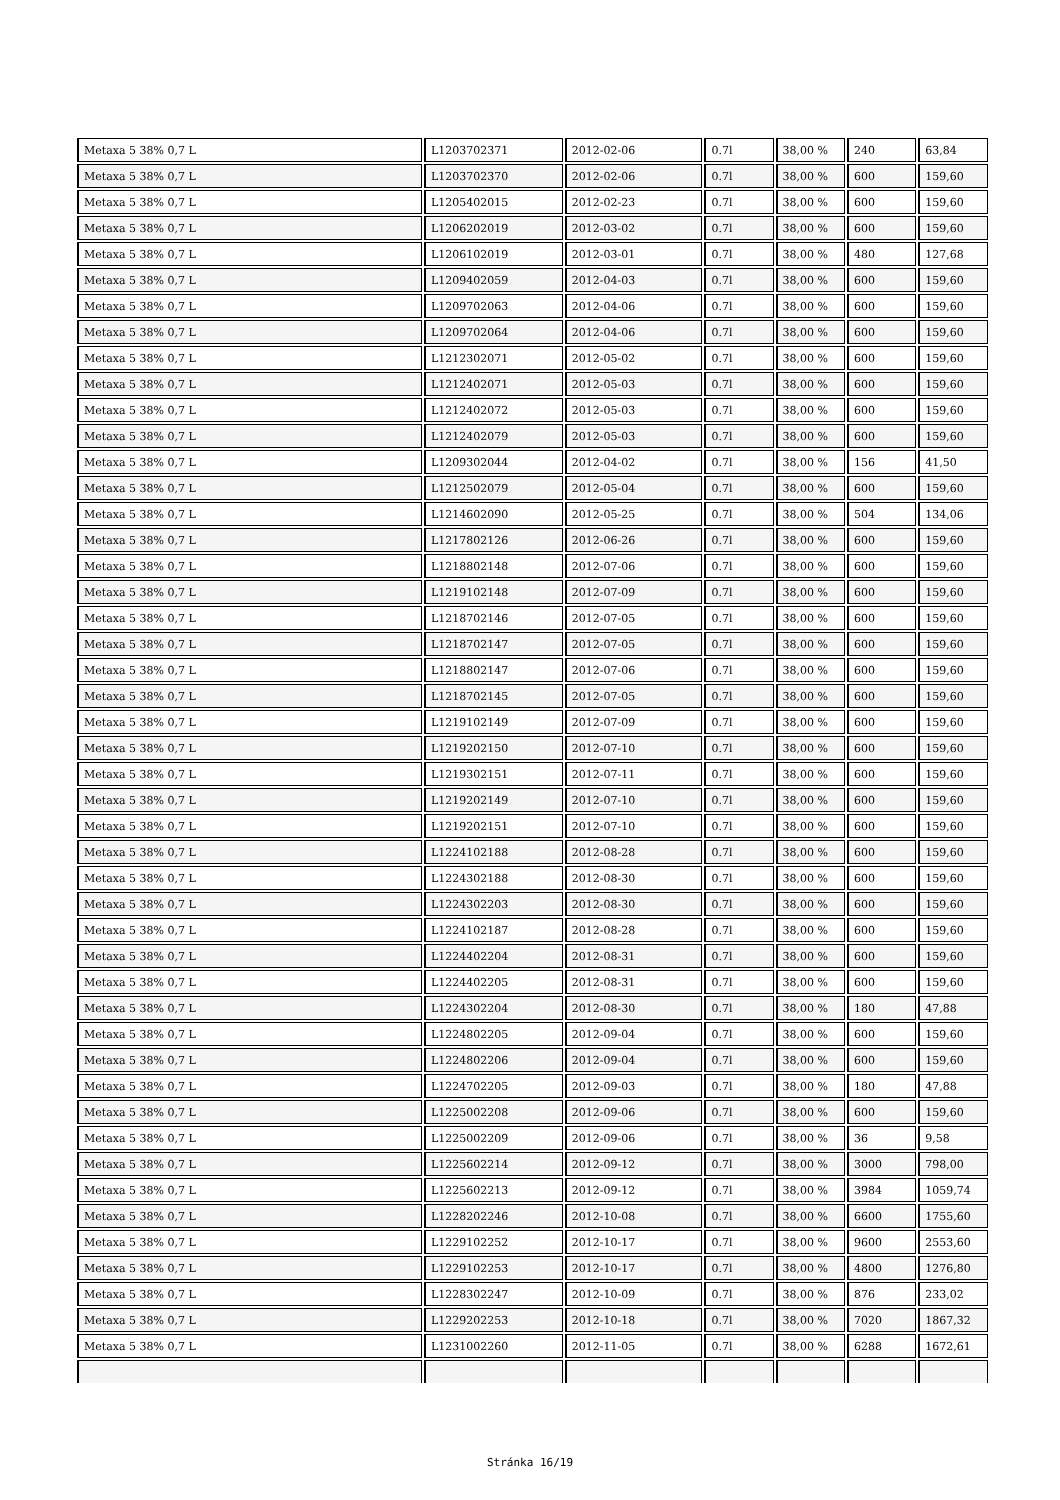| Metaxa 5 38% 0,7 L | L1203702371 | 2012-02-06 | 0.7l | 38,00 % | 240 | 63,84 |
| Metaxa 5 38% 0,7 L | L1203702370 | 2012-02-06 | 0.7l | 38,00 % | 600 | 159,60 |
| Metaxa 5 38% 0,7 L | L1205402015 | 2012-02-23 | 0.7l | 38,00 % | 600 | 159,60 |
| Metaxa 5 38% 0,7 L | L1206202019 | 2012-03-02 | 0.7l | 38,00 % | 600 | 159,60 |
| Metaxa 5 38% 0,7 L | L1206102019 | 2012-03-01 | 0.7l | 38,00 % | 480 | 127,68 |
| Metaxa 5 38% 0,7 L | L1209402059 | 2012-04-03 | 0.7l | 38,00 % | 600 | 159,60 |
| Metaxa 5 38% 0,7 L | L1209702063 | 2012-04-06 | 0.7l | 38,00 % | 600 | 159,60 |
| Metaxa 5 38% 0,7 L | L1209702064 | 2012-04-06 | 0.7l | 38,00 % | 600 | 159,60 |
| Metaxa 5 38% 0,7 L | L1212302071 | 2012-05-02 | 0.7l | 38,00 % | 600 | 159,60 |
| Metaxa 5 38% 0,7 L | L1212402071 | 2012-05-03 | 0.7l | 38,00 % | 600 | 159,60 |
| Metaxa 5 38% 0,7 L | L1212402072 | 2012-05-03 | 0.7l | 38,00 % | 600 | 159,60 |
| Metaxa 5 38% 0,7 L | L1212402079 | 2012-05-03 | 0.7l | 38,00 % | 600 | 159,60 |
| Metaxa 5 38% 0,7 L | L1209302044 | 2012-04-02 | 0.7l | 38,00 % | 156 | 41,50 |
| Metaxa 5 38% 0,7 L | L1212502079 | 2012-05-04 | 0.7l | 38,00 % | 600 | 159,60 |
| Metaxa 5 38% 0,7 L | L1214602090 | 2012-05-25 | 0.7l | 38,00 % | 504 | 134,06 |
| Metaxa 5 38% 0,7 L | L1217802126 | 2012-06-26 | 0.7l | 38,00 % | 600 | 159,60 |
| Metaxa 5 38% 0,7 L | L1218802148 | 2012-07-06 | 0.7l | 38,00 % | 600 | 159,60 |
| Metaxa 5 38% 0,7 L | L1219102148 | 2012-07-09 | 0.7l | 38,00 % | 600 | 159,60 |
| Metaxa 5 38% 0,7 L | L1218702146 | 2012-07-05 | 0.7l | 38,00 % | 600 | 159,60 |
| Metaxa 5 38% 0,7 L | L1218702147 | 2012-07-05 | 0.7l | 38,00 % | 600 | 159,60 |
| Metaxa 5 38% 0,7 L | L1218802147 | 2012-07-06 | 0.7l | 38,00 % | 600 | 159,60 |
| Metaxa 5 38% 0,7 L | L1218702145 | 2012-07-05 | 0.7l | 38,00 % | 600 | 159,60 |
| Metaxa 5 38% 0,7 L | L1219102149 | 2012-07-09 | 0.7l | 38,00 % | 600 | 159,60 |
| Metaxa 5 38% 0,7 L | L1219202150 | 2012-07-10 | 0.7l | 38,00 % | 600 | 159,60 |
| Metaxa 5 38% 0,7 L | L1219302151 | 2012-07-11 | 0.7l | 38,00 % | 600 | 159,60 |
| Metaxa 5 38% 0,7 L | L1219202149 | 2012-07-10 | 0.7l | 38,00 % | 600 | 159,60 |
| Metaxa 5 38% 0,7 L | L1219202151 | 2012-07-10 | 0.7l | 38,00 % | 600 | 159,60 |
| Metaxa 5 38% 0,7 L | L1224102188 | 2012-08-28 | 0.7l | 38,00 % | 600 | 159,60 |
| Metaxa 5 38% 0,7 L | L1224302188 | 2012-08-30 | 0.7l | 38,00 % | 600 | 159,60 |
| Metaxa 5 38% 0,7 L | L1224302203 | 2012-08-30 | 0.7l | 38,00 % | 600 | 159,60 |
| Metaxa 5 38% 0,7 L | L1224102187 | 2012-08-28 | 0.7l | 38,00 % | 600 | 159,60 |
| Metaxa 5 38% 0,7 L | L1224402204 | 2012-08-31 | 0.7l | 38,00 % | 600 | 159,60 |
| Metaxa 5 38% 0,7 L | L1224402205 | 2012-08-31 | 0.7l | 38,00 % | 600 | 159,60 |
| Metaxa 5 38% 0,7 L | L1224302204 | 2012-08-30 | 0.7l | 38,00 % | 180 | 47,88 |
| Metaxa 5 38% 0,7 L | L1224802205 | 2012-09-04 | 0.7l | 38,00 % | 600 | 159,60 |
| Metaxa 5 38% 0,7 L | L1224802206 | 2012-09-04 | 0.7l | 38,00 % | 600 | 159,60 |
| Metaxa 5 38% 0,7 L | L1224702205 | 2012-09-03 | 0.7l | 38,00 % | 180 | 47,88 |
| Metaxa 5 38% 0,7 L | L1225002208 | 2012-09-06 | 0.7l | 38,00 % | 600 | 159,60 |
| Metaxa 5 38% 0,7 L | L1225002209 | 2012-09-06 | 0.7l | 38,00 % | 36 | 9,58 |
| Metaxa 5 38% 0,7 L | L1225602214 | 2012-09-12 | 0.7l | 38,00 % | 3000 | 798,00 |
| Metaxa 5 38% 0,7 L | L1225602213 | 2012-09-12 | 0.7l | 38,00 % | 3984 | 1059,74 |
| Metaxa 5 38% 0,7 L | L1228202246 | 2012-10-08 | 0.7l | 38,00 % | 6600 | 1755,60 |
| Metaxa 5 38% 0,7 L | L1229102252 | 2012-10-17 | 0.7l | 38,00 % | 9600 | 2553,60 |
| Metaxa 5 38% 0,7 L | L1229102253 | 2012-10-17 | 0.7l | 38,00 % | 4800 | 1276,80 |
| Metaxa 5 38% 0,7 L | L1228302247 | 2012-10-09 | 0.7l | 38,00 % | 876 | 233,02 |
| Metaxa 5 38% 0,7 L | L1229202253 | 2012-10-18 | 0.7l | 38,00 % | 7020 | 1867,32 |
| Metaxa 5 38% 0,7 L | L1231002260 | 2012-11-05 | 0.7l | 38,00 % | 6288 | 1672,61 |
Stránka 16/19